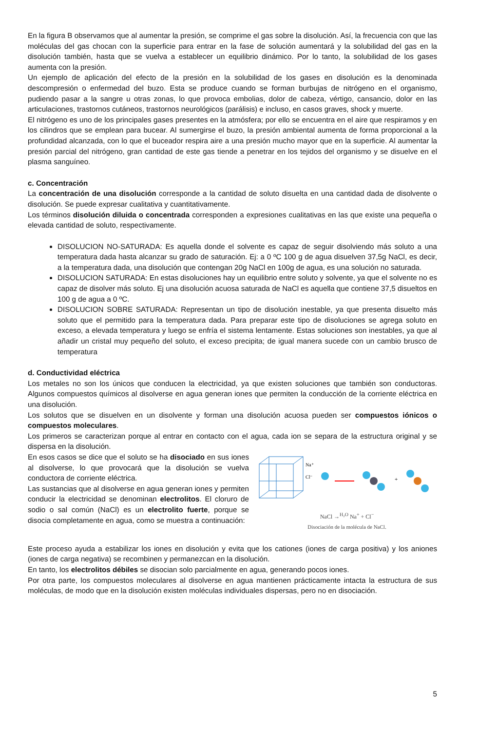En la figura B observamos que al aumentar la presión, se comprime el gas sobre la disolución. Así, la frecuencia con que las moléculas del gas chocan con la superficie para entrar en la fase de solución aumentará y la solubilidad del gas en la disolución también, hasta que se vuelva a establecer un equilibrio dinámico. Por lo tanto, la solubilidad de los gases aumenta con la presión.
Un ejemplo de aplicación del efecto de la presión en la solubilidad de los gases en disolución es la denominada descompresión o enfermedad del buzo. Esta se produce cuando se forman burbujas de nitrógeno en el organismo, pudiendo pasar a la sangre u otras zonas, lo que provoca embolias, dolor de cabeza, vértigo, cansancio, dolor en las articulaciones, trastornos cutáneos, trastornos neurológicos (parálisis) e incluso, en casos graves, shock y muerte.
El nitrógeno es uno de los principales gases presentes en la atmósfera; por ello se encuentra en el aire que respiramos y en los cilindros que se emplean para bucear. Al sumergirse el buzo, la presión ambiental aumenta de forma proporcional a la profundidad alcanzada, con lo que el buceador respira aire a una presión mucho mayor que en la superficie. Al aumentar la presión parcial del nitrógeno, gran cantidad de este gas tiende a penetrar en los tejidos del organismo y se disuelve en el plasma sanguíneo.
c. Concentración
La concentración de una disolución corresponde a la cantidad de soluto disuelta en una cantidad dada de disolvente o disolución. Se puede expresar cualitativa y cuantitativamente.
Los términos disolución diluida o concentrada corresponden a expresiones cualitativas en las que existe una pequeña o elevada cantidad de soluto, respectivamente.
DISOLUCION NO-SATURADA: Es aquella donde el solvente es capaz de seguir disolviendo más soluto a una temperatura dada hasta alcanzar su grado de saturación. Ej: a 0 ºC 100 g de agua disuelven 37,5g NaCl, es decir, a la temperatura dada, una disolución que contengan 20g NaCl en 100g de agua, es una solución no saturada.
DISOLUCION SATURADA: En estas disoluciones hay un equilibrio entre soluto y solvente, ya que el solvente no es capaz de disolver más soluto. Ej una disolución acuosa saturada de NaCl es aquella que contiene 37,5 disueltos en 100 g de agua a 0 ºC.
DISOLUCION SOBRE SATURADA: Representan un tipo de disolución inestable, ya que presenta disuelto más soluto que el permitido para la temperatura dada. Para preparar este tipo de disoluciones se agrega soluto en exceso, a elevada temperatura y luego se enfría el sistema lentamente. Estas soluciones son inestables, ya que al añadir un cristal muy pequeño del soluto, el exceso precipita; de igual manera sucede con un cambio brusco de temperatura
d. Conductividad eléctrica
Los metales no son los únicos que conducen la electricidad, ya que existen soluciones que también son conductoras. Algunos compuestos químicos al disolverse en agua generan iones que permiten la conducción de la corriente eléctrica en una disolución.
Los solutos que se disuelven en un disolvente y forman una disolución acuosa pueden ser compuestos iónicos o compuestos moleculares.
Los primeros se caracterizan porque al entrar en contacto con el agua, cada ion se separa de la estructura original y se dispersa en la disolución.
En esos casos se dice que el soluto se ha disociado en sus iones al disolverse, lo que provocará que la disolución se vuelva conductora de corriente eléctrica.
Las sustancias que al disolverse en agua generan iones y permiten conducir la electricidad se denominan electrolitos. El cloruro de sodio o sal común (NaCl) es un electrolito fuerte, porque se disocia completamente en agua, como se muestra a continuación:
Na⁺
Cl⁻
+
NaCl →<sup>H₂O</sup> Na<sup>+</sup> + Cl<sup>−</sup>
Disociación de la molécula de NaCl.
Este proceso ayuda a estabilizar los iones en disolución y evita que los cationes (iones de carga positiva) y los aniones (iones de carga negativa) se recombinen y permanezcan en la disolución.
En tanto, los electrolitos débiles se disocian solo parcialmente en agua, generando pocos iones.
Por otra parte, los compuestos moleculares al disolverse en agua mantienen prácticamente intacta la estructura de sus moléculas, de modo que en la disolución existen moléculas individuales dispersas, pero no en disociación.
5